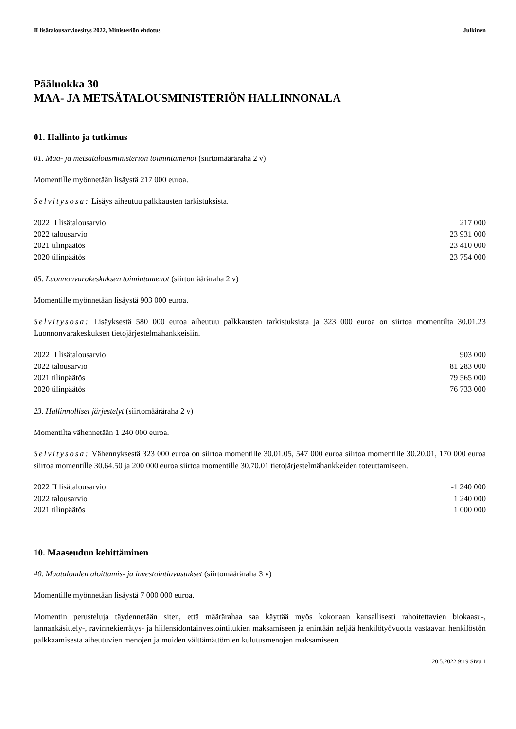II lisätalousarvioesitys 2022, Ministeriön ehdotus Julkinen
Pääluokka 30
MAA- JA METSÄTALOUSMINISTERIÖN HALLINNONALA
01. Hallinto ja tutkimus
01. Maa- ja metsätalousministeriön toimintamenot (siirtomääräraha 2 v)
Momentille myönnetään lisäystä 217 000 euroa.
Selvitysosa: Lisäys aiheutuu palkkausten tarkistuksista.
| 2022 II lisätalousarvio | 217 000 |
| 2022 talousarvio | 23 931 000 |
| 2021 tilinpäätös | 23 410 000 |
| 2020 tilinpäätös | 23 754 000 |
05. Luonnonvarakeskuksen toimintamenot (siirtomääräraha 2 v)
Momentille myönnetään lisäystä 903 000 euroa.
Selvitysosa: Lisäyksestä 580 000 euroa aiheutuu palkkausten tarkistuksista ja 323 000 euroa on siirtoa momentilta 30.01.23 Luonnonvarakeskuksen tietojärjestelmähankkeisiin.
| 2022 II lisätalousarvio | 903 000 |
| 2022 talousarvio | 81 283 000 |
| 2021 tilinpäätös | 79 565 000 |
| 2020 tilinpäätös | 76 733 000 |
23. Hallinnolliset järjestelyt (siirtomääräraha 2 v)
Momentilta vähennetään 1 240 000 euroa.
Selvitysosa: Vähennyksestä 323 000 euroa on siirtoa momentille 30.01.05, 547 000 euroa siirtoa momentille 30.20.01, 170 000 euroa siirtoa momentille 30.64.50 ja 200 000 euroa siirtoa momentille 30.70.01 tietojärjestelmähankkeiden toteuttamiseen.
| 2022 II lisätalousarvio | -1 240 000 |
| 2022 talousarvio | 1 240 000 |
| 2021 tilinpäätös | 1 000 000 |
10. Maaseudun kehittäminen
40. Maatalouden aloittamis- ja investointiavustukset (siirtomääräraha 3 v)
Momentille myönnetään lisäystä 7 000 000 euroa.
Momentin perusteluja täydennetään siten, että määrärahaa saa käyttää myös kokonaan kansallisesti rahoitettavien biokaasu-, lannankäsittely-, ravinnekierrätys- ja hiilensidontainvestointitukien maksamiseen ja enintään neljää henkilötyövuotta vastaavan henkilöstön palkkaamisesta aiheutuvien menojen ja muiden välttämättömien kulutusmenojen maksamiseen.
20.5.2022 9:19 Sivu 1